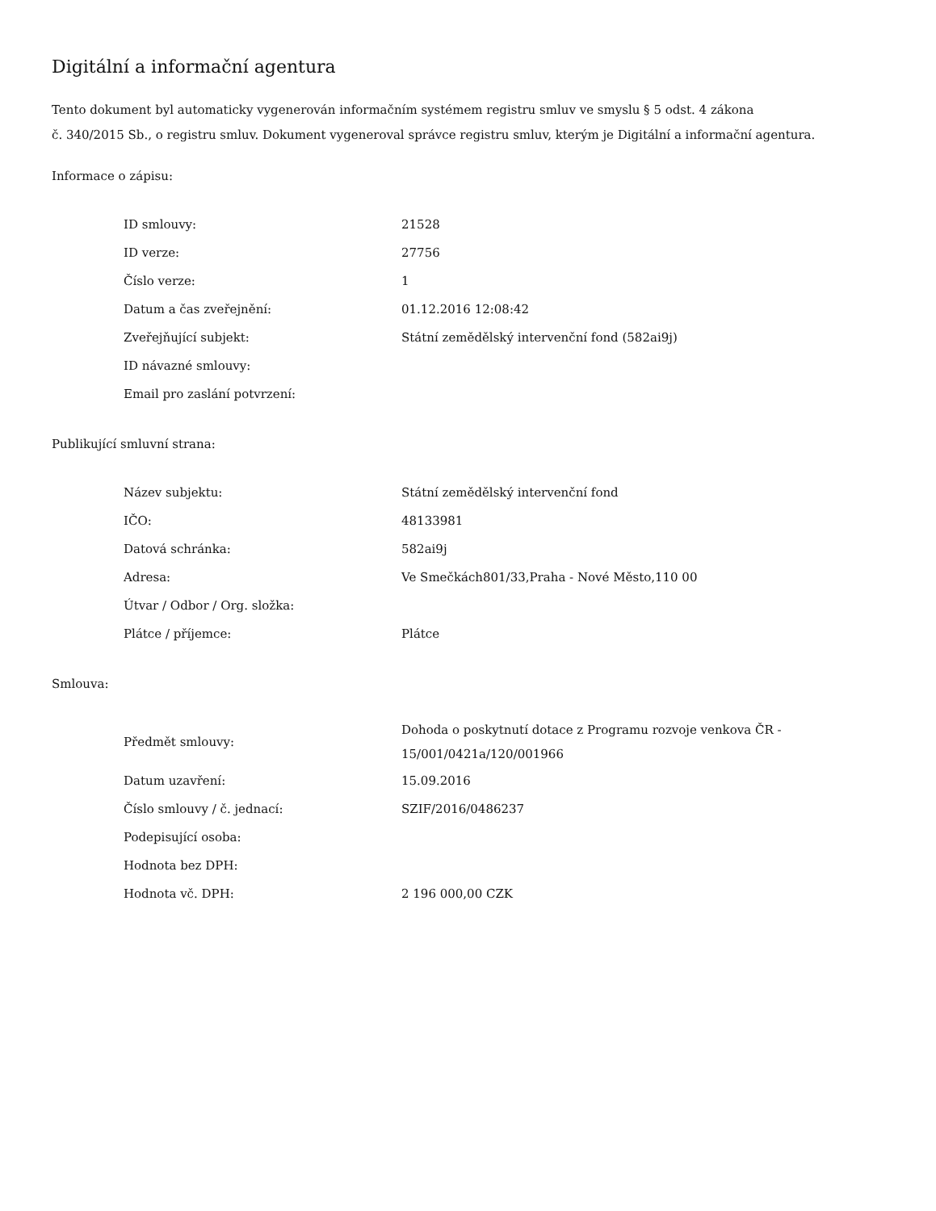Digitální a informační agentura
Tento dokument byl automaticky vygenerován informačním systémem registru smluv ve smyslu § 5 odst. 4 zákona
č. 340/2015 Sb., o registru smluv. Dokument vygeneroval správce registru smluv, kterým je Digitální a informační agentura.
Informace o zápisu:
| ID smlouvy: | 21528 |
| ID verze: | 27756 |
| Číslo verze: | 1 |
| Datum a čas zveřejnění: | 01.12.2016 12:08:42 |
| Zveřejňující subjekt: | Státní zemědělský intervenční fond (582ai9j) |
| ID návazné smlouvy: | |
| Email pro zaslání potvrzení: | |
Publikující smluvní strana:
| Název subjektu: | Státní zemědělský intervenční fond |
| IČO: | 48133981 |
| Datová schránka: | 582ai9j |
| Adresa: | Ve Smečkách801/33,Praha - Nové Město,110 00 |
| Útvar / Odbor / Org. složka: | |
| Plátce / příjemce: | Plátce |
Smlouva:
| Předmět smlouvy: | Dohoda o poskytnutí dotace z Programu rozvoje venkova ČR - 15/001/0421a/120/001966 |
| Datum uzavření: | 15.09.2016 |
| Číslo smlouvy / č. jednací: | SZIF/2016/0486237 |
| Podepisující osoba: | |
| Hodnota bez DPH: | |
| Hodnota vč. DPH: | 2 196 000,00 CZK |